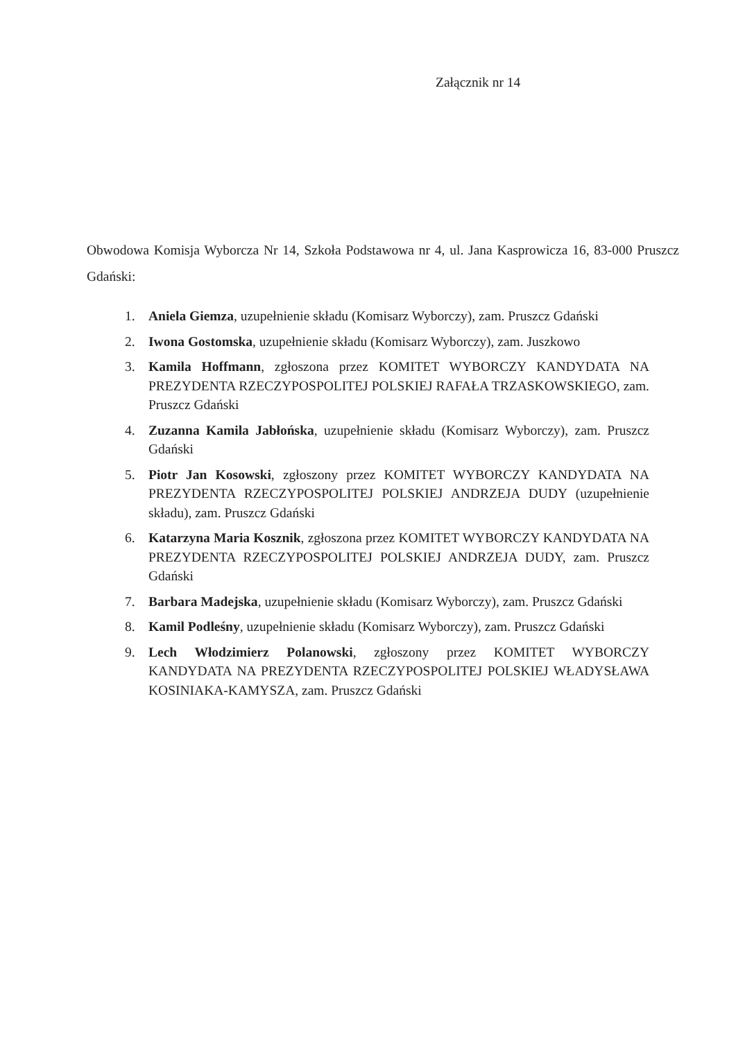Załącznik nr 14
Obwodowa Komisja Wyborcza Nr 14, Szkoła Podstawowa nr 4, ul. Jana Kasprowicza 16, 83-000 Pruszcz Gdański:
1. Aniela Giemza, uzupełnienie składu (Komisarz Wyborczy), zam. Pruszcz Gdański
2. Iwona Gostomska, uzupełnienie składu (Komisarz Wyborczy), zam. Juszkowo
3. Kamila Hoffmann, zgłoszona przez KOMITET WYBORCZY KANDYDATA NA PREZYDENTA RZECZYPOSPOLITEJ POLSKIEJ RAFAŁA TRZASKOWSKIEGO, zam. Pruszcz Gdański
4. Zuzanna Kamila Jabłońska, uzupełnienie składu (Komisarz Wyborczy), zam. Pruszcz Gdański
5. Piotr Jan Kosowski, zgłoszony przez KOMITET WYBORCZY KANDYDATA NA PREZYDENTA RZECZYPOSPOLITEJ POLSKIEJ ANDRZEJA DUDY (uzupełnienie składu), zam. Pruszcz Gdański
6. Katarzyna Maria Kosznik, zgłoszona przez KOMITET WYBORCZY KANDYDATA NA PREZYDENTA RZECZYPOSPOLITEJ POLSKIEJ ANDRZEJA DUDY, zam. Pruszcz Gdański
7. Barbara Madejska, uzupełnienie składu (Komisarz Wyborczy), zam. Pruszcz Gdański
8. Kamil Podleśny, uzupełnienie składu (Komisarz Wyborczy), zam. Pruszcz Gdański
9. Lech Włodzimierz Polanowski, zgłoszony przez KOMITET WYBORCZY KANDYDATA NA PREZYDENTA RZECZYPOSPOLITEJ POLSKIEJ WŁADYSŁAWA KOSINIAKA-KAMYSZA, zam. Pruszcz Gdański